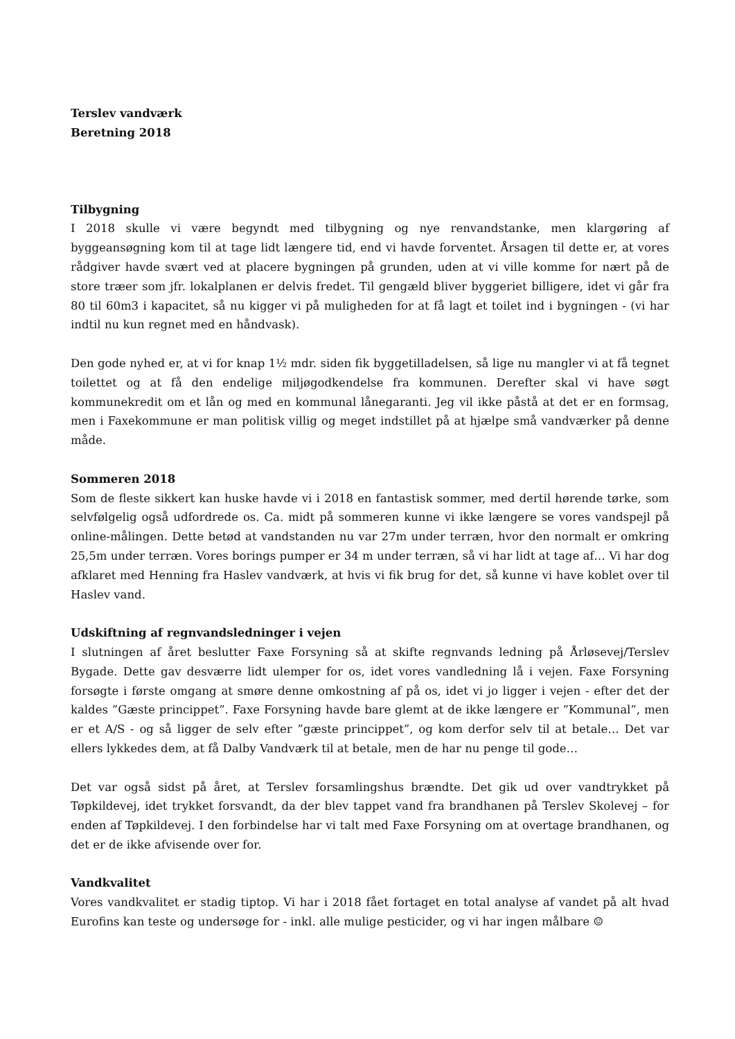Terslev vandværk
Beretning 2018
Tilbygning
I 2018 skulle vi være begyndt med tilbygning og nye renvandstanke, men klargøring af byggeansøgning kom til at tage lidt længere tid, end vi havde forventet. Årsagen til dette er, at vores rådgiver havde svært ved at placere bygningen på grunden, uden at vi ville komme for nært på de store træer som jfr. lokalplanen er delvis fredet. Til gengæld bliver byggeriet billigere, idet vi går fra 80 til 60m3 i kapacitet, så nu kigger vi på muligheden for at få lagt et toilet ind i bygningen - (vi har indtil nu kun regnet med en håndvask).
Den gode nyhed er, at vi for knap 1½ mdr. siden fik byggetilladelsen, så lige nu mangler vi at få tegnet toilettet og at få den endelige miljøgodkendelse fra kommunen. Derefter skal vi have søgt kommunekredit om et lån og med en kommunal lånegaranti. Jeg vil ikke påstå at det er en formsag, men i Faxekommune er man politisk villig og meget indstillet på at hjælpe små vandværker på denne måde.
Sommeren 2018
Som de fleste sikkert kan huske havde vi i 2018 en fantastisk sommer, med dertil hørende tørke, som selvfølgelig også udfordrede os. Ca. midt på sommeren kunne vi ikke længere se vores vandspejl på online-målingen. Dette betød at vandstanden nu var 27m under terræn, hvor den normalt er omkring 25,5m under terræn. Vores borings pumper er 34 m under terræn, så vi har lidt at tage af… Vi har dog afklaret med Henning fra Haslev vandværk, at hvis vi fik brug for det, så kunne vi have koblet over til Haslev vand.
Udskiftning af regnvandsledninger i vejen
I slutningen af året beslutter Faxe Forsyning så at skifte regnvands ledning på Årløsevej/Terslev Bygade. Dette gav desværre lidt ulemper for os, idet vores vandledning lå i vejen. Faxe Forsyning forsøgte i første omgang at smøre denne omkostning af på os, idet vi jo ligger i vejen - efter det der kaldes ”Gæste princippet”. Faxe Forsyning havde bare glemt at de ikke længere er ”Kommunal”, men er et A/S - og så ligger de selv efter ”gæste princippet”, og kom derfor selv til at betale… Det var ellers lykkedes dem, at få Dalby Vandværk til at betale, men de har nu penge til gode…
Det var også sidst på året, at Terslev forsamlingshus brændte. Det gik ud over vandtrykket på Tøpkildevej, idet trykket forsvandt, da der blev tappet vand fra brandhanen på Terslev Skolevej – for enden af Tøpkildevej. I den forbindelse har vi talt med Faxe Forsyning om at overtage brandhanen, og det er de ikke afvisende over for.
Vandkvalitet
Vores vandkvalitet er stadig tiptop. Vi har i 2018 fået fortaget en total analyse af vandet på alt hvad Eurofins kan teste og undersøge for - inkl. alle mulige pesticider, og vi har ingen målbare ☺